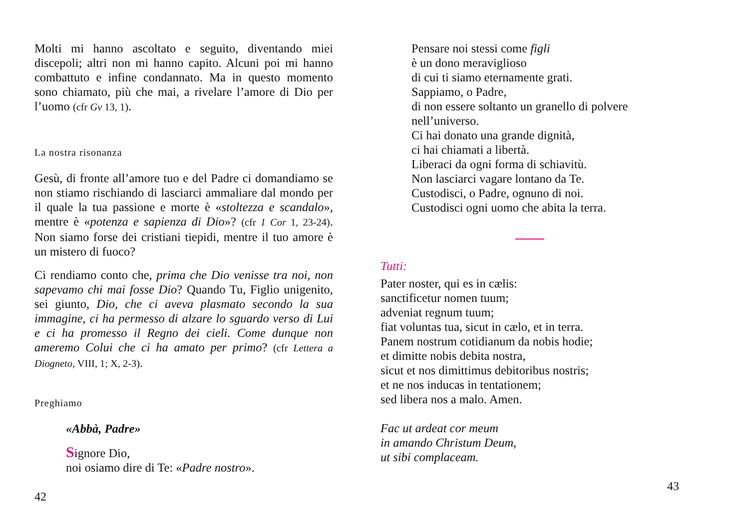Molti mi hanno ascoltato e seguito, diventando miei discepoli; altri non mi hanno capito. Alcuni poi mi hanno combattuto e infine condannato. Ma in questo momento sono chiamato, più che mai, a rivelare l’amore di Dio per l’uomo (cfr Gv 13, 1).
La nostra risonanza
Gesù, di fronte all’amore tuo e del Padre ci domandiamo se non stiamo rischiando di lasciarci ammaliare dal mondo per il quale la tua passione e morte è «stoltezza e scandalo», mentre è «potenza e sapienza di Dio»? (cfr 1 Cor 1, 23-24). Non siamo forse dei cristiani tiepidi, mentre il tuo amore è un mistero di fuoco?
Ci rendiamo conto che, prima che Dio venisse tra noi, non sapevamo chi mai fosse Dio? Quando Tu, Figlio unigenito, sei giunto, Dio, che ci aveva plasmato secondo la sua immagine, ci ha permesso di alzare lo sguardo verso di Lui e ci ha promesso il Regno dei cieli. Come dunque non ameremo Colui che ci ha amato per primo? (cfr Lettera a Diogneto, VIII, 1; X, 2-3).
Preghiamo
«Abbà, Padre»
Signore Dio,
noi osiamo dire di Te: «Padre nostro».
42
Pensare noi stessi come figli
è un dono meraviglioso
di cui ti siamo eternamente grati.
Sappiamo, o Padre,
di non essere soltanto un granello di polvere
nell’universo.
Ci hai donato una grande dignità,
ci hai chiamati a libertà.
Liberaci da ogni forma di schiavitù.
Non lasciarci vagare lontano da Te.
Custodisci, o Padre, ognuno di noi.
Custodisci ogni uomo che abita la terra.
Tutti:
Pater noster, qui es in cælis:
sanctificetur nomen tuum;
adveniat regnum tuum;
fiat voluntas tua, sicut in cælo, et in terra.
Panem nostrum cotidianum da nobis hodie;
et dimitte nobis debita nostra,
sicut et nos dimittimus debitoribus nostris;
et ne nos inducas in tentationem;
sed libera nos a malo. Amen.
Fac ut ardeat cor meum
in amando Christum Deum,
ut sibi complaceam.
43